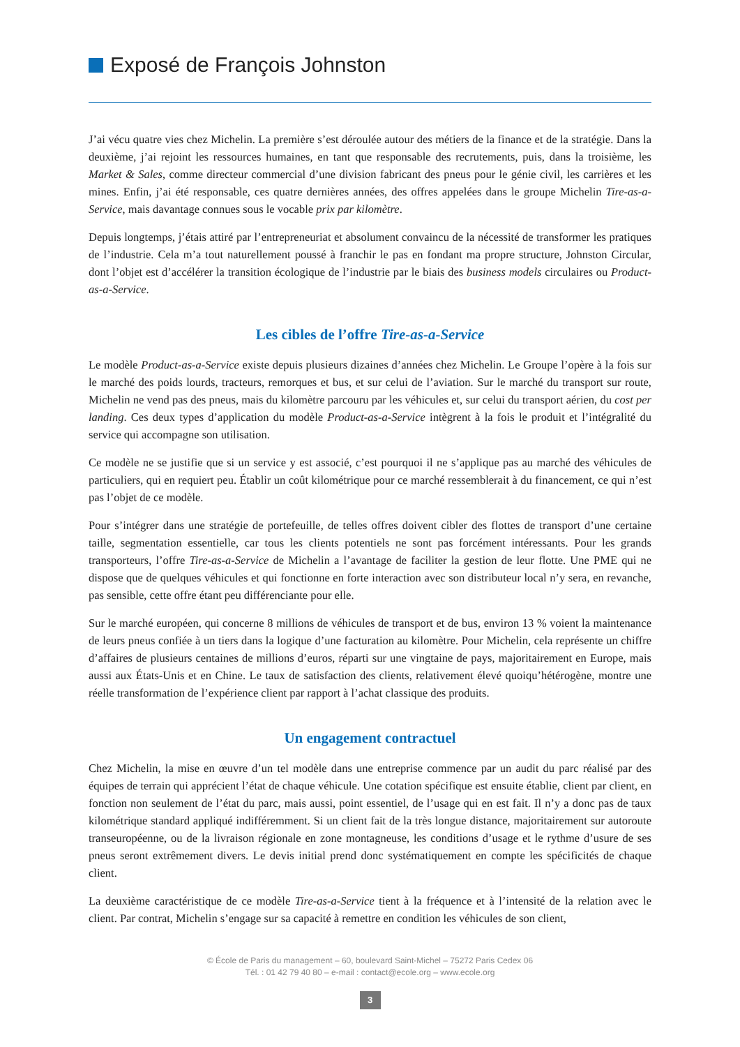Exposé de François Johnston
J’ai vécu quatre vies chez Michelin. La première s’est déroulée autour des métiers de la finance et de la stratégie. Dans la deuxième, j’ai rejoint les ressources humaines, en tant que responsable des recrutements, puis, dans la troisième, les Market & Sales, comme directeur commercial d’une division fabricant des pneus pour le génie civil, les carrières et les mines. Enfin, j’ai été responsable, ces quatre dernières années, des offres appelées dans le groupe Michelin Tire-as-a-Service, mais davantage connues sous le vocable prix par kilomètre.
Depuis longtemps, j’étais attiré par l’entrepreneuriat et absolument convaincu de la nécessité de transformer les pratiques de l’industrie. Cela m’a tout naturellement poussé à franchir le pas en fondant ma propre structure, Johnston Circular, dont l’objet est d’accélérer la transition écologique de l’industrie par le biais des business models circulaires ou Product-as-a-Service.
Les cibles de l’offre Tire-as-a-Service
Le modèle Product-as-a-Service existe depuis plusieurs dizaines d’années chez Michelin. Le Groupe l’opère à la fois sur le marché des poids lourds, tracteurs, remorques et bus, et sur celui de l’aviation. Sur le marché du transport sur route, Michelin ne vend pas des pneus, mais du kilomètre parcouru par les véhicules et, sur celui du transport aérien, du cost per landing. Ces deux types d’application du modèle Product-as-a-Service intègrent à la fois le produit et l’intégralité du service qui accompagne son utilisation.
Ce modèle ne se justifie que si un service y est associé, c’est pourquoi il ne s’applique pas au marché des véhicules de particuliers, qui en requiert peu. Établir un coût kilométrique pour ce marché ressemblerait à du financement, ce qui n’est pas l’objet de ce modèle.
Pour s’intégrer dans une stratégie de portefeuille, de telles offres doivent cibler des flottes de transport d’une certaine taille, segmentation essentielle, car tous les clients potentiels ne sont pas forcément intéressants. Pour les grands transporteurs, l’offre Tire-as-a-Service de Michelin a l’avantage de faciliter la gestion de leur flotte. Une PME qui ne dispose que de quelques véhicules et qui fonctionne en forte interaction avec son distributeur local n’y sera, en revanche, pas sensible, cette offre étant peu différenciante pour elle.
Sur le marché européen, qui concerne 8 millions de véhicules de transport et de bus, environ 13 % voient la maintenance de leurs pneus confiée à un tiers dans la logique d’une facturation au kilomètre. Pour Michelin, cela représente un chiffre d’affaires de plusieurs centaines de millions d’euros, réparti sur une vingtaine de pays, majoritairement en Europe, mais aussi aux États-Unis et en Chine. Le taux de satisfaction des clients, relativement élevé quoiqu’hétérogène, montre une réelle transformation de l’expérience client par rapport à l’achat classique des produits.
Un engagement contractuel
Chez Michelin, la mise en œuvre d’un tel modèle dans une entreprise commence par un audit du parc réalisé par des équipes de terrain qui apprécient l’état de chaque véhicule. Une cotation spécifique est ensuite établie, client par client, en fonction non seulement de l’état du parc, mais aussi, point essentiel, de l’usage qui en est fait. Il n’y a donc pas de taux kilométrique standard appliqué indifféremment. Si un client fait de la très longue distance, majoritairement sur autoroute transeuropéenne, ou de la livraison régionale en zone montagneuse, les conditions d’usage et le rythme d’usure de ses pneus seront extrêmement divers. Le devis initial prend donc systématiquement en compte les spécificités de chaque client.
La deuxième caractéristique de ce modèle Tire-as-a-Service tient à la fréquence et à l’intensité de la relation avec le client. Par contrat, Michelin s’engage sur sa capacité à remettre en condition les véhicules de son client,
© École de Paris du management – 60, boulevard Saint-Michel – 75272 Paris Cedex 06
Tél. : 01 42 79 40 80 – e-mail : contact@ecole.org – www.ecole.org
3